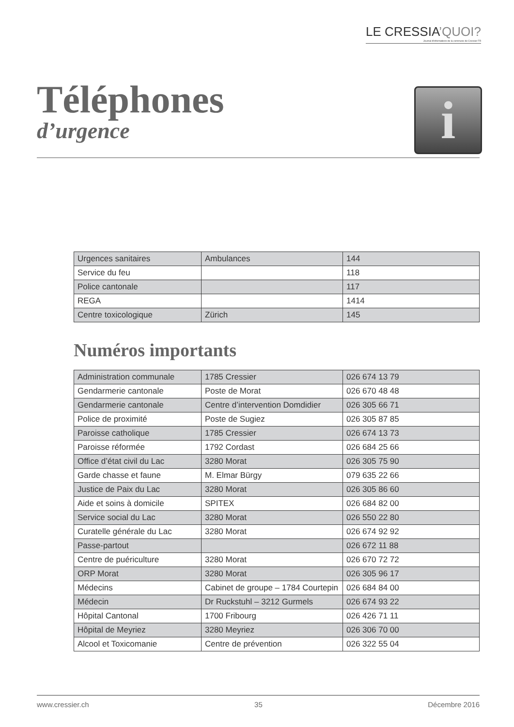LE CRESSIA’QUOI?
Journal d'informations de la commune de Cressier FR
Téléphones
d’urgence
i
| Urgences sanitaires | Ambulances | 144 |
| Service du feu | | 118 |
| Police cantonale | | 117 |
| REGA | | 1414 |
| Centre toxicologique | Zürich | 145 |
Numéros importants
| Administration communale | 1785 Cressier | 026 674 13 79 |
| Gendarmerie cantonale | Poste de Morat | 026 670 48 48 |
| Gendarmerie cantonale | Centre d’intervention Domdidier | 026 305 66 71 |
| Police de proximité | Poste de Sugiez | 026 305 87 85 |
| Paroisse catholique | 1785 Cressier | 026 674 13 73 |
| Paroisse réformée | 1792 Cordast | 026 684 25 66 |
| Office d’état civil du Lac | 3280 Morat | 026 305 75 90 |
| Garde chasse et faune | M. Elmar Bürgy | 079 635 22 66 |
| Justice de Paix du Lac | 3280 Morat | 026 305 86 60 |
| Aide et soins à domicile | SPITEX | 026 684 82 00 |
| Service social du Lac | 3280 Morat | 026 550 22 80 |
| Curatelle générale du Lac | 3280 Morat | 026 674 92 92 |
| Passe-partout | | 026 672 11 88 |
| Centre de puériculture | 3280 Morat | 026 670 72 72 |
| ORP Morat | 3280 Morat | 026 305 96 17 |
| Médecins | Cabinet de groupe – 1784 Courtepin | 026 684 84 00 |
| Médecin | Dr Ruckstuhl – 3212 Gurmels | 026 674 93 22 |
| Hôpital Cantonal | 1700 Fribourg | 026 426 71 11 |
| Hôpital de Meyriez | 3280 Meyriez | 026 306 70 00 |
| Alcool et Toxicomanie | Centre de prévention | 026 322 55 04 |
www.cressier.ch 35 Décembre 2016